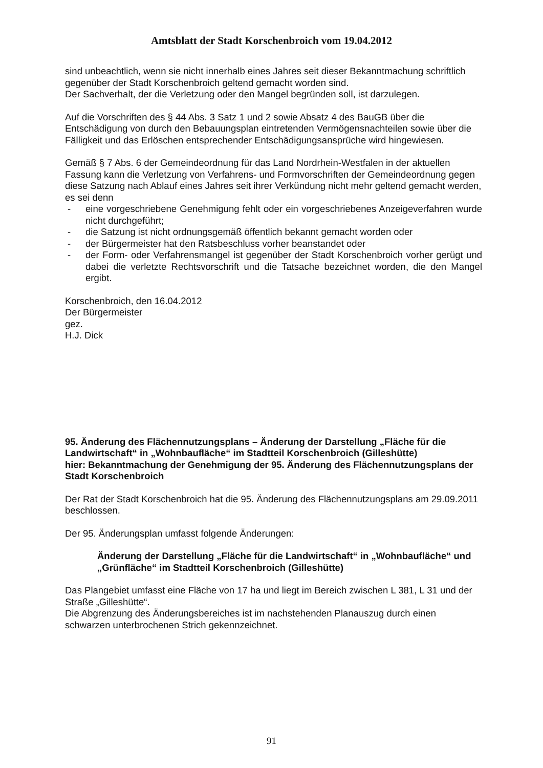Amtsblatt der Stadt Korschenbroich vom 19.04.2012
sind unbeachtlich, wenn sie nicht innerhalb eines Jahres seit dieser Bekanntmachung schriftlich gegenüber der Stadt Korschenbroich geltend gemacht worden sind.
Der Sachverhalt, der die Verletzung oder den Mangel begründen soll, ist darzulegen.
Auf die Vorschriften des § 44 Abs. 3 Satz 1 und 2 sowie Absatz 4 des BauGB über die Entschädigung von durch den Bebauungsplan eintretenden Vermögensnachteilen sowie über die Fälligkeit und das Erlöschen entsprechender Entschädigungsansprüche wird hingewiesen.
Gemäß § 7 Abs. 6 der Gemeindeordnung für das Land Nordrhein-Westfalen in der aktuellen Fassung kann die Verletzung von Verfahrens- und Formvorschriften der Gemeindeordnung gegen diese Satzung nach Ablauf eines Jahres seit ihrer Verkündung nicht mehr geltend gemacht werden, es sei denn
- eine vorgeschriebene Genehmigung fehlt oder ein vorgeschriebenes Anzeigeverfahren wurde nicht durchgeführt;
- die Satzung ist nicht ordnungsgemäß öffentlich bekannt gemacht worden oder
- der Bürgermeister hat den Ratsbeschluss vorher beanstandet oder
- der Form- oder Verfahrensmangel ist gegenüber der Stadt Korschenbroich vorher gerügt und dabei die verletzte Rechtsvorschrift und die Tatsache bezeichnet worden, die den Mangel ergibt.
Korschenbroich, den 16.04.2012
Der Bürgermeister
gez.
H.J. Dick
95. Änderung des Flächennutzungsplans – Änderung der Darstellung „Fläche für die Landwirtschaft“ in „Wohnbaufläche“ im Stadtteil Korschenbroich (Gilleshütte)
hier: Bekanntmachung der Genehmigung der 95. Änderung des Flächennutzungsplans der Stadt Korschenbroich
Der Rat der Stadt Korschenbroich hat die 95. Änderung des Flächennutzungsplans am 29.09.2011 beschlossen.
Der 95. Änderungsplan umfasst folgende Änderungen:
Änderung der Darstellung „Fläche für die Landwirtschaft“ in „Wohnbaufläche“ und „Grünfläche“ im Stadtteil Korschenbroich (Gilleshütte)
Das Plangebiet umfasst eine Fläche von 17 ha und liegt im Bereich zwischen L 381, L 31 und der Straße „Gilleshütte“.
Die Abgrenzung des Änderungsbereiches ist im nachstehenden Planauszug durch einen schwarzen unterbrochenen Strich gekennzeichnet.
91